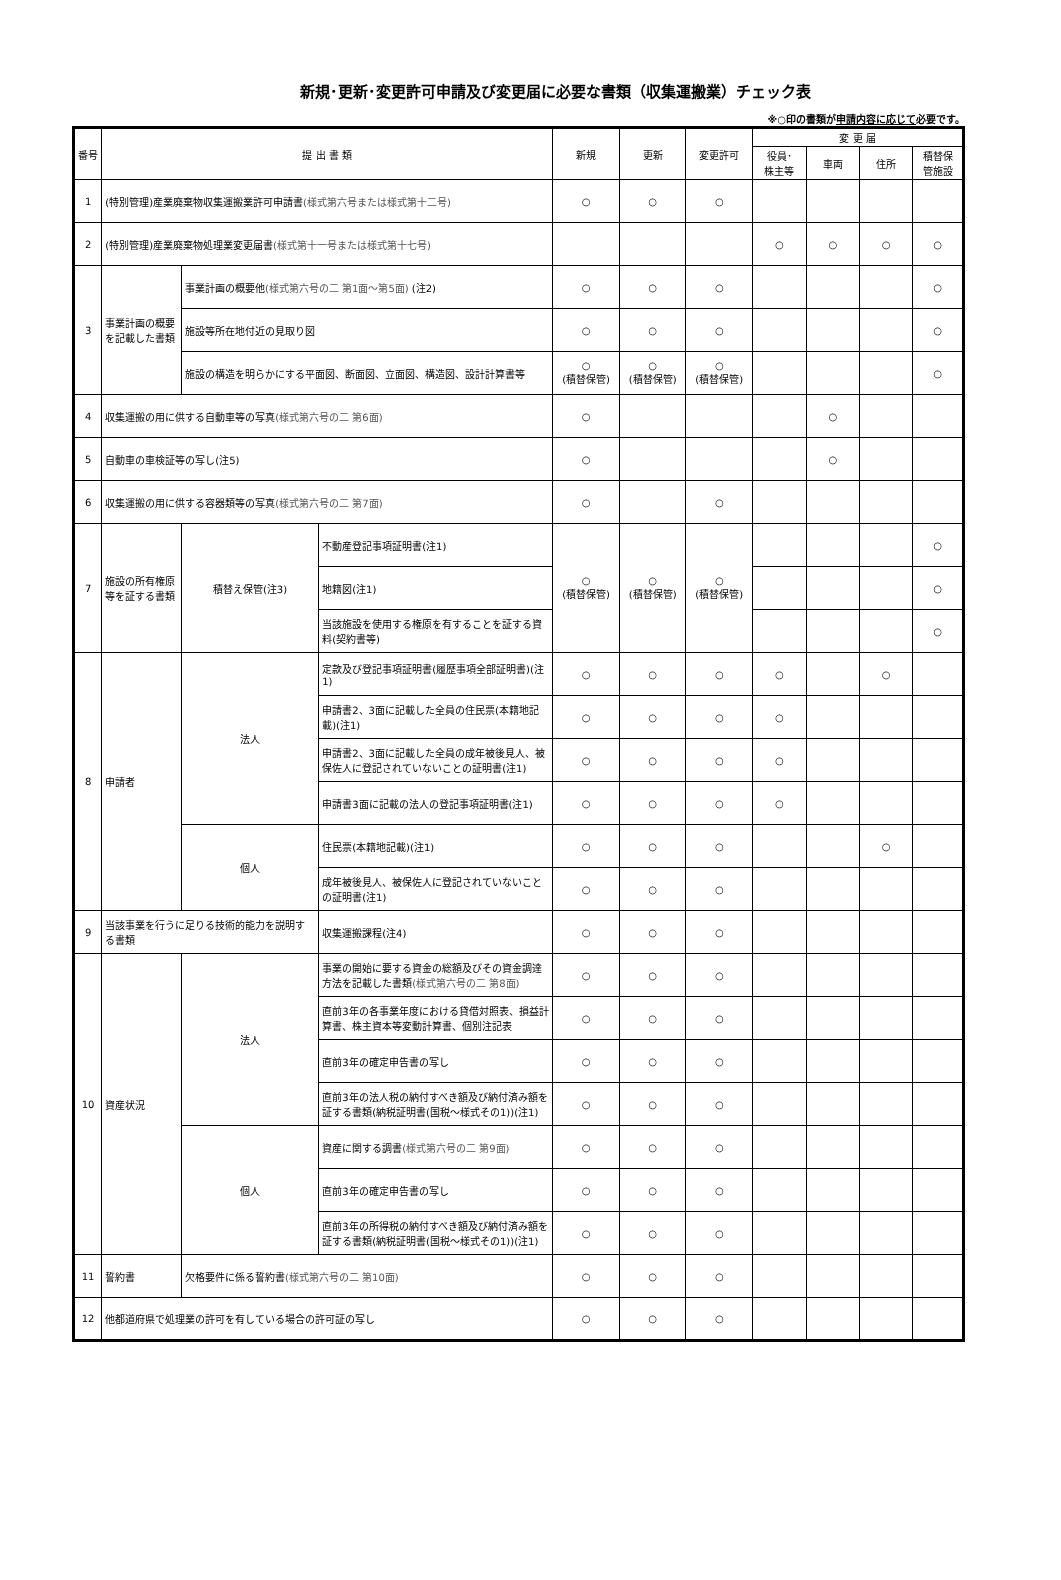新規･更新･変更許可申請及び変更届に必要な書類（収集運搬業）チェック表
※○印の書類が申請内容に応じて必要です。
| 番号 | 提 出 書 類 | | | 新規 | 更新 | 変更許可 | 変 更 届 | | | |
| --- | --- | --- | --- | --- | --- | --- | --- | --- | --- | --- |
| | | | | | | | 役員･ 株主等 | 車両 | 住所 | 積替保 管施設 |
| 1 | (特別管理)産業廃棄物収集運搬業許可申請書 (様式第六号または様式第十二号) | | | ○ | ○ | ○ | | | | |
| 2 | (特別管理)産業廃棄物処理業変更届書 (様式第十一号または様式第十七号) | | | | | | ○ | ○ | ○ | ○ |
| 3 | 事業計画の概要を記載した書類 | 事業計画の概要他 (様式第六号の二 第1面～第5面) (注2) | | ○ | ○ | ○ | | | | ○ |
| | | 施設等所在地付近の見取り図 | | ○ | ○ | ○ | | | | ○ |
| | | 施設の構造を明らかにする平面図、断面図、立面図、構造図、設計計算書等 | | ○ (積替保管) | ○ (積替保管) | ○ (積替保管) | | | | ○ |
| 4 | 収集運搬の用に供する自動車等の写真 (様式第六号の二 第6面) | | | ○ | | | | ○ | | |
| 5 | 自動車の車検証等の写し(注5) | | | ○ | | | | ○ | | |
| 6 | 収集運搬の用に供する容器類等の写真 (様式第六号の二 第7面) | | | ○ | | ○ | | | | |
| 7 | 施設の所有権原等を証する書類 | 積替え保管(注3) | 不動産登記事項証明書(注1) | ○ (積替保管) | ○ (積替保管) | ○ (積替保管) | | | | ○ |
| | | | 地籍図(注1) | | | | | | | ○ |
| | | | 当該施設を使用する権原を有することを証する資料(契約書等) | | | | | | | ○ |
| 8 | 申請者 | 法人 | 定款及び登記事項証明書(履歴事項全部証明書)(注1) | ○ | ○ | ○ | ○ | | ○ | |
| | | | 申請書2、3面に記載した全員の住民票(本籍地記載)(注1) | ○ | ○ | ○ | ○ | | | |
| | | | 申請書2、3面に記載した全員の成年被後見人、被保佐人に登記されていないことの証明書(注1) | ○ | ○ | ○ | ○ | | | |
| | | | 申請書3面に記載の法人の登記事項証明書(注1) | ○ | ○ | ○ | ○ | | | |
| | | 個人 | 住民票(本籍地記載)(注1) | ○ | ○ | ○ | | | ○ | |
| | | | 成年被後見人、被保佐人に登記されていないことの証明書(注1) | ○ | ○ | ○ | | | | |
| 9 | 当該事業を行うに足りる技術的能力を説明する書類 | | 収集運搬課程(注4) | ○ | ○ | ○ | | | | |
| 10 | 資産状況 | 法人 | 事業の開始に要する資金の総額及びその資金調達方法を記載した書類 (様式第六号の二 第8面) | ○ | ○ | ○ | | | | |
| | | | 直前3年の各事業年度における貸借対照表、損益計算書、株主資本等変動計算書、個別注記表 | ○ | ○ | ○ | | | | |
| | | | 直前3年の確定申告書の写し | ○ | ○ | ○ | | | | |
| | | | 直前3年の法人税の納付すべき額及び納付済み額を証する書類(納税証明書(国税～様式その1))(注1) | ○ | ○ | ○ | | | | |
| | | 個人 | 資産に関する調書 (様式第六号の二 第9面) | ○ | ○ | ○ | | | | |
| | | | 直前3年の確定申告書の写し | ○ | ○ | ○ | | | | |
| | | | 直前3年の所得税の納付すべき額及び納付済み額を証する書類(納税証明書(国税～様式その1))(注1) | ○ | ○ | ○ | | | | |
| 11 | 誓約書 | 欠格要件に係る誓約書 (様式第六号の二 第10面) | | ○ | ○ | ○ | | | | |
| 12 | 他都道府県で処理業の許可を有している場合の許可証の写し | | | ○ | ○ | ○ | | | | |